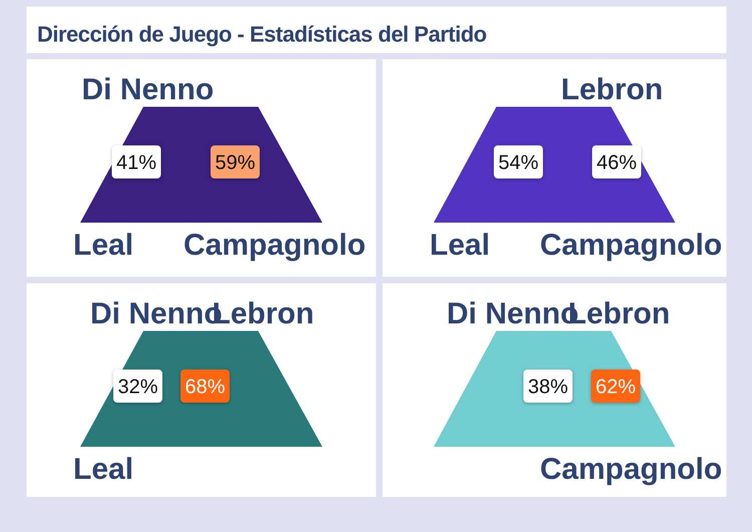Dirección de Juego - Estadísticas del Partido
Di Nenno
41% 59%
Leal Campagnolo
Lebron
54% 46%
Leal Campagnolo
Di Nenno Lebron
32% 68%
Leal
Di Nenno Lebron
38% 62%
Campagnolo